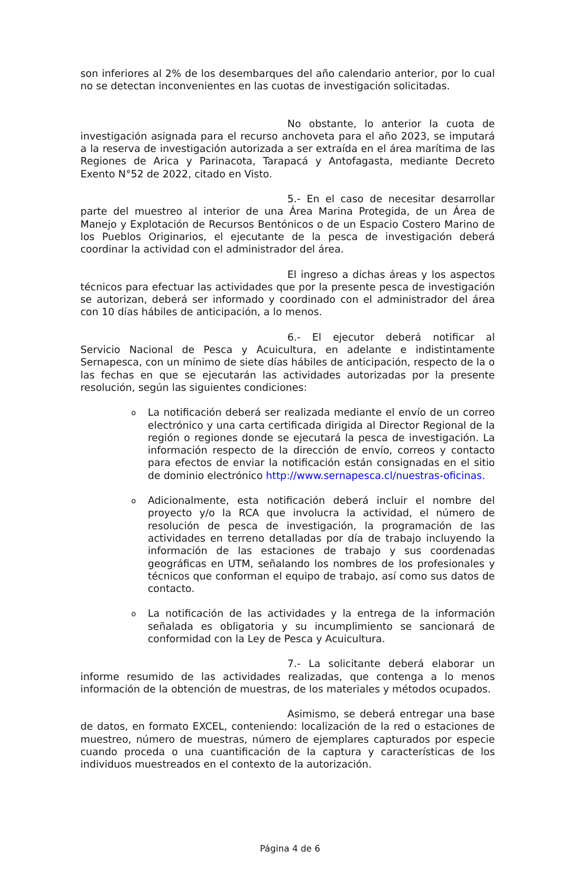son inferiores al 2% de los desembarques del año calendario anterior, por lo cual no se detectan inconvenientes en las cuotas de investigación solicitadas.
No obstante, lo anterior la cuota de investigación asignada para el recurso anchoveta para el año 2023, se imputará a la reserva de investigación autorizada a ser extraída en el área marítima de las Regiones de Arica y Parinacota, Tarapacá y Antofagasta, mediante Decreto Exento N°52 de 2022, citado en Visto.
5.- En el caso de necesitar desarrollar parte del muestreo al interior de una Área Marina Protegida, de un Área de Manejo y Explotación de Recursos Bentónicos o de un Espacio Costero Marino de los Pueblos Originarios, el ejecutante de la pesca de investigación deberá coordinar la actividad con el administrador del área.
El ingreso a dichas áreas y los aspectos técnicos para efectuar las actividades que por la presente pesca de investigación se autorizan, deberá ser informado y coordinado con el administrador del área con 10 días hábiles de anticipación, a lo menos.
6.- El ejecutor deberá notificar al Servicio Nacional de Pesca y Acuicultura, en adelante e indistintamente Sernapesca, con un mínimo de siete días hábiles de anticipación, respecto de la o las fechas en que se ejecutarán las actividades autorizadas por la presente resolución, según las siguientes condiciones:
o La notificación deberá ser realizada mediante el envío de un correo electrónico y una carta certificada dirigida al Director Regional de la región o regiones donde se ejecutará la pesca de investigación. La información respecto de la dirección de envío, correos y contacto para efectos de enviar la notificación están consignadas en el sitio de dominio electrónico http://www.sernapesca.cl/nuestras-oficinas.
o Adicionalmente, esta notificación deberá incluir el nombre del proyecto y/o la RCA que involucra la actividad, el número de resolución de pesca de investigación, la programación de las actividades en terreno detalladas por día de trabajo incluyendo la información de las estaciones de trabajo y sus coordenadas geográficas en UTM, señalando los nombres de los profesionales y técnicos que conforman el equipo de trabajo, así como sus datos de contacto.
o La notificación de las actividades y la entrega de la información señalada es obligatoria y su incumplimiento se sancionará de conformidad con la Ley de Pesca y Acuicultura.
7.- La solicitante deberá elaborar un informe resumido de las actividades realizadas, que contenga a lo menos información de la obtención de muestras, de los materiales y métodos ocupados.
Asimismo, se deberá entregar una base de datos, en formato EXCEL, conteniendo: localización de la red o estaciones de muestreo, número de muestras, número de ejemplares capturados por especie cuando proceda o una cuantificación de la captura y características de los individuos muestreados en el contexto de la autorización.
Página 4 de 6